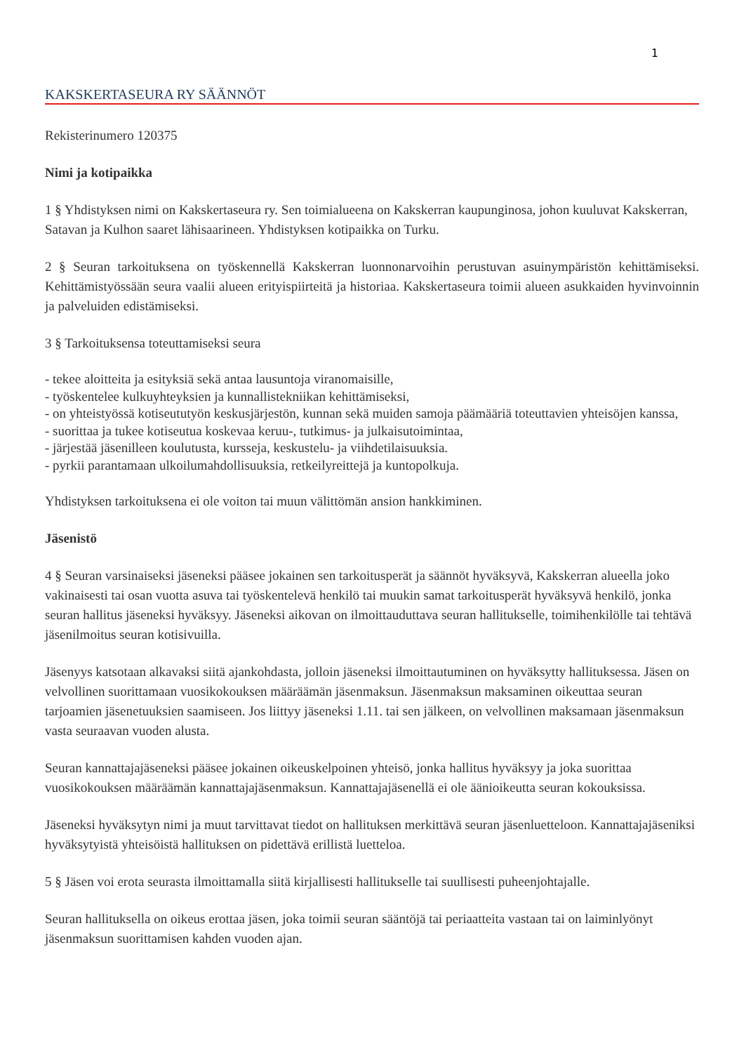1
KAKSKERTASEURA RY SÄÄNNÖT
Rekisterinumero 120375
Nimi ja kotipaikka
1 § Yhdistyksen nimi on Kakskertaseura ry. Sen toimialueena on Kakskerran kaupunginosa, johon kuuluvat Kakskerran, Satavan ja Kulhon saaret lähisaarineen. Yhdistyksen kotipaikka on Turku.
2 § Seuran tarkoituksena on työskennellä Kakskerran luonnonarvoihin perustuvan asuinympäristön kehittämiseksi. Kehittämistyössään seura vaalii alueen erityispiirteitä ja historiaa. Kakskertaseura toimii alueen asukkaiden hyvinvoinnin ja palveluiden edistämiseksi.
3 § Tarkoituksensa toteuttamiseksi seura
- tekee aloitteita ja esityksiä sekä antaa lausuntoja viranomaisille,
- työskentelee kulkuyhteyksien ja kunnallistekniikan kehittämiseksi,
- on yhteistyössä kotiseututyön keskusjärjestön, kunnan sekä muiden samoja päämääriä toteuttavien yhteisöjen kanssa,
- suorittaa ja tukee kotiseutua koskevaa keruu-, tutkimus- ja julkaisutoimintaa,
- järjestää jäsenilleen koulutusta, kursseja, keskustelu- ja viihdetilaisuuksia.
- pyrkii parantamaan ulkoilumahdollisuuksia, retkeilyreittejä ja kuntopolkuja.
Yhdistyksen tarkoituksena ei ole voiton tai muun välittömän ansion hankkiminen.
Jäsenistö
4 § Seuran varsinaiseksi jäseneksi pääsee jokainen sen tarkoitusperät ja säännöt hyväksyvä, Kakskerran alueella joko vakinaisesti tai osan vuotta asuva tai työskentelevä henkilö tai muukin samat tarkoitusperät hyväksyvä henkilö, jonka seuran hallitus jäseneksi hyväksyy. Jäseneksi aikovan on ilmoittauduttava seuran hallitukselle, toimihenkilölle tai tehtävä jäsenilmoitus seuran kotisivuilla.
Jäsenyys katsotaan alkavaksi siitä ajankohdasta, jolloin jäseneksi ilmoittautuminen on hyväksytty hallituksessa. Jäsen on velvollinen suorittamaan vuosikokouksen määräämän jäsenmaksun. Jäsenmaksun maksaminen oikeuttaa seuran tarjoamien jäsenetuuksien saamiseen. Jos liittyy jäseneksi 1.11. tai sen jälkeen, on velvollinen maksamaan jäsenmaksun vasta seuraavan vuoden alusta.
Seuran kannattajajäseneksi pääsee jokainen oikeuskelpoinen yhteisö, jonka hallitus hyväksyy ja joka suorittaa vuosikokouksen määräämän kannattajajäsenmaksun. Kannattajajäsenellä ei ole äänioikeutta seuran kokouksissa.
Jäseneksi hyväksytyn nimi ja muut tarvittavat tiedot on hallituksen merkittävä seuran jäsenluetteloon. Kannattajajäseniksi hyväksytyistä yhteisöistä hallituksen on pidettävä erillistä luetteloa.
5 § Jäsen voi erota seurasta ilmoittamalla siitä kirjallisesti hallitukselle tai suullisesti puheenjohtajalle.
Seuran hallituksella on oikeus erottaa jäsen, joka toimii seuran sääntöjä tai periaatteita vastaan tai on laiminlyönyt jäsenmaksun suorittamisen kahden vuoden ajan.